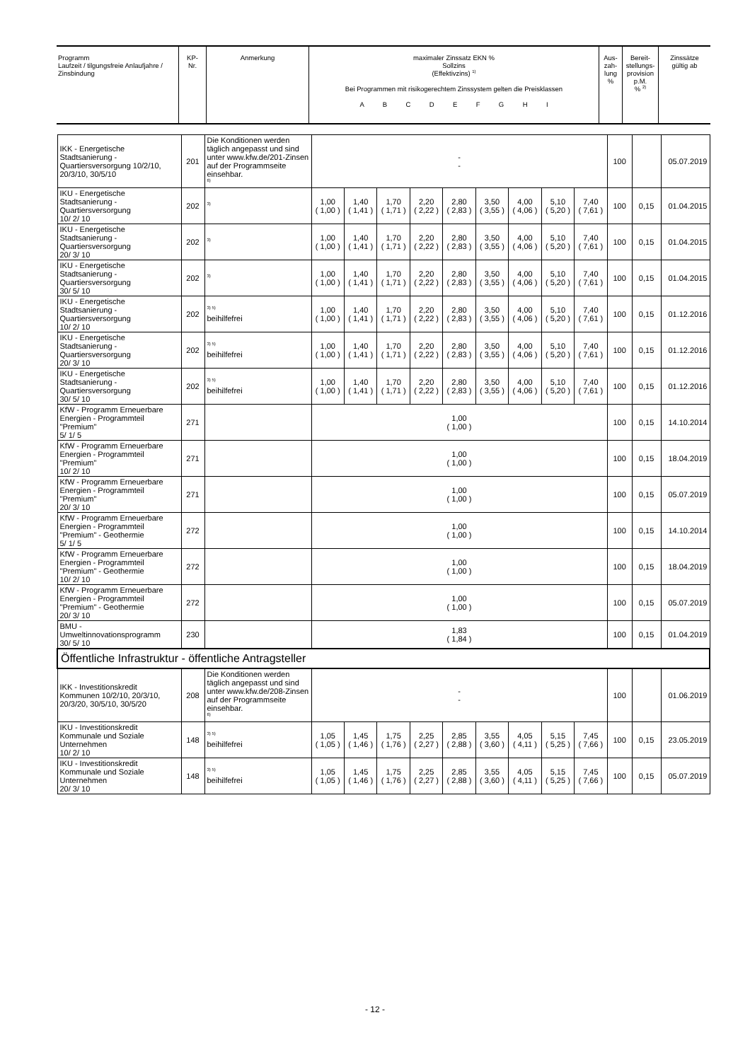| Programm Laufzeit / tilgungsfreie Anlaufjahre / Zinsbindung | KP- Nr. | Anmerkung | maximaler Zinssatz EKN % Sollzins (Effektivzins) <sup>1)</sup> Bei Programmen mit risikogerechtem Zinssystem gelten die Preisklassen A B C D E F G H I | Aus- zah- lung % | Bereit- stellungs- provision p.M. % <sup>2)</sup> | Zinssätze gültig ab |
| IKK - Energetische Stadtsanierung - Quartiersversorgung 10/2/10, 20/3/10, 30/5/10 | 201 | Die Konditionen werden täglich angepasst und sind unter www.kfw.de/201-Zinsen auf der Programmseite einsehbar. <sup>6)</sup> | - - | | | | | | | | | 100 | | 05.07.2019 |
| IKU - Energetische Stadtsanierung - Quartiersversorgung 10/ 2/ 10 | 202 | <sup>3)</sup> | 1,00 ( 1,00 ) | 1,40 ( 1,41 ) | 1,70 ( 1,71 ) | 2,20 ( 2,22 ) | 2,80 ( 2,83 ) | 3,50 ( 3,55 ) | 4,00 ( 4,06 ) | 5,10 ( 5,20 ) | 7,40 ( 7,61 ) | 100 | 0,15 | 01.04.2015 |
| IKU - Energetische Stadtsanierung - Quartiersversorgung 20/ 3/ 10 | 202 | <sup>3)</sup> | 1,00 ( 1,00 ) | 1,40 ( 1,41 ) | 1,70 ( 1,71 ) | 2,20 ( 2,22 ) | 2,80 ( 2,83 ) | 3,50 ( 3,55 ) | 4,00 ( 4,06 ) | 5,10 ( 5,20 ) | 7,40 ( 7,61 ) | 100 | 0,15 | 01.04.2015 |
| IKU - Energetische Stadtsanierung - Quartiersversorgung 30/ 5/ 10 | 202 | <sup>3)</sup> | 1,00 ( 1,00 ) | 1,40 ( 1,41 ) | 1,70 ( 1,71 ) | 2,20 ( 2,22 ) | 2,80 ( 2,83 ) | 3,50 ( 3,55 ) | 4,00 ( 4,06 ) | 5,10 ( 5,20 ) | 7,40 ( 7,61 ) | 100 | 0,15 | 01.04.2015 |
| IKU - Energetische Stadtsanierung - Quartiersversorgung 10/ 2/ 10 | 202 | <sup>3) 5)</sup> beihilfefrei | 1,00 ( 1,00 ) | 1,40 ( 1,41 ) | 1,70 ( 1,71 ) | 2,20 ( 2,22 ) | 2,80 ( 2,83 ) | 3,50 ( 3,55 ) | 4,00 ( 4,06 ) | 5,10 ( 5,20 ) | 7,40 ( 7,61 ) | 100 | 0,15 | 01.12.2016 |
| IKU - Energetische Stadtsanierung - Quartiersversorgung 20/ 3/ 10 | 202 | <sup>3) 5)</sup> beihilfefrei | 1,00 ( 1,00 ) | 1,40 ( 1,41 ) | 1,70 ( 1,71 ) | 2,20 ( 2,22 ) | 2,80 ( 2,83 ) | 3,50 ( 3,55 ) | 4,00 ( 4,06 ) | 5,10 ( 5,20 ) | 7,40 ( 7,61 ) | 100 | 0,15 | 01.12.2016 |
| IKU - Energetische Stadtsanierung - Quartiersversorgung 30/ 5/ 10 | 202 | <sup>3) 5)</sup> beihilfefrei | 1,00 ( 1,00 ) | 1,40 ( 1,41 ) | 1,70 ( 1,71 ) | 2,20 ( 2,22 ) | 2,80 ( 2,83 ) | 3,50 ( 3,55 ) | 4,00 ( 4,06 ) | 5,10 ( 5,20 ) | 7,40 ( 7,61 ) | 100 | 0,15 | 01.12.2016 |
| KfW - Programm Erneuerbare Energien - Programmteil "Premium" 5/ 1/ 5 | 271 | | 1,00 ( 1,00 ) | | | | | | | | | 100 | 0,15 | 14.10.2014 |
| KfW - Programm Erneuerbare Energien - Programmteil "Premium" 10/ 2/ 10 | 271 | | 1,00 ( 1,00 ) | | | | | | | | | 100 | 0,15 | 18.04.2019 |
| KfW - Programm Erneuerbare Energien - Programmteil "Premium" 20/ 3/ 10 | 271 | | 1,00 ( 1,00 ) | | | | | | | | | 100 | 0,15 | 05.07.2019 |
| KfW - Programm Erneuerbare Energien - Programmteil "Premium" - Geothermie 5/ 1/ 5 | 272 | | 1,00 ( 1,00 ) | | | | | | | | | 100 | 0,15 | 14.10.2014 |
| KfW - Programm Erneuerbare Energien - Programmteil "Premium" - Geothermie 10/ 2/ 10 | 272 | | 1,00 ( 1,00 ) | | | | | | | | | 100 | 0,15 | 18.04.2019 |
| KfW - Programm Erneuerbare Energien - Programmteil "Premium" - Geothermie 20/ 3/ 10 | 272 | | 1,00 ( 1,00 ) | | | | | | | | | 100 | 0,15 | 05.07.2019 |
| BMU - Umweltinnovationsprogramm 30/ 5/ 10 | 230 | | 1,83 ( 1,84 ) | | | | | | | | | 100 | 0,15 | 01.04.2019 |
| Öffentliche Infrastruktur - öffentliche Antragsteller | | | | | | | | | | | | | | |
| IKK - Investitionskredit Kommunen 10/2/10, 20/3/10, 20/3/20, 30/5/10, 30/5/20 | 208 | Die Konditionen werden täglich angepasst und sind unter www.kfw.de/208-Zinsen auf der Programmseite einsehbar. <sup>6)</sup> | - - | | | | | | | | | 100 | | 01.06.2019 |
| IKU - Investitionskredit Kommunale und Soziale Unternehmen 10/ 2/ 10 | 148 | <sup>3) 5)</sup> beihilfefrei | 1,05 ( 1,05 ) | 1,45 ( 1,46 ) | 1,75 ( 1,76 ) | 2,25 ( 2,27 ) | 2,85 ( 2,88 ) | 3,55 ( 3,60 ) | 4,05 ( 4,11 ) | 5,15 ( 5,25 ) | 7,45 ( 7,66 ) | 100 | 0,15 | 23.05.2019 |
| IKU - Investitionskredit Kommunale und Soziale Unternehmen 20/ 3/ 10 | 148 | <sup>3) 5)</sup> beihilfefrei | 1,05 ( 1,05 ) | 1,45 ( 1,46 ) | 1,75 ( 1,76 ) | 2,25 ( 2,27 ) | 2,85 ( 2,88 ) | 3,55 ( 3,60 ) | 4,05 ( 4,11 ) | 5,15 ( 5,25 ) | 7,45 ( 7,66 ) | 100 | 0,15 | 05.07.2019 |
- 12 -